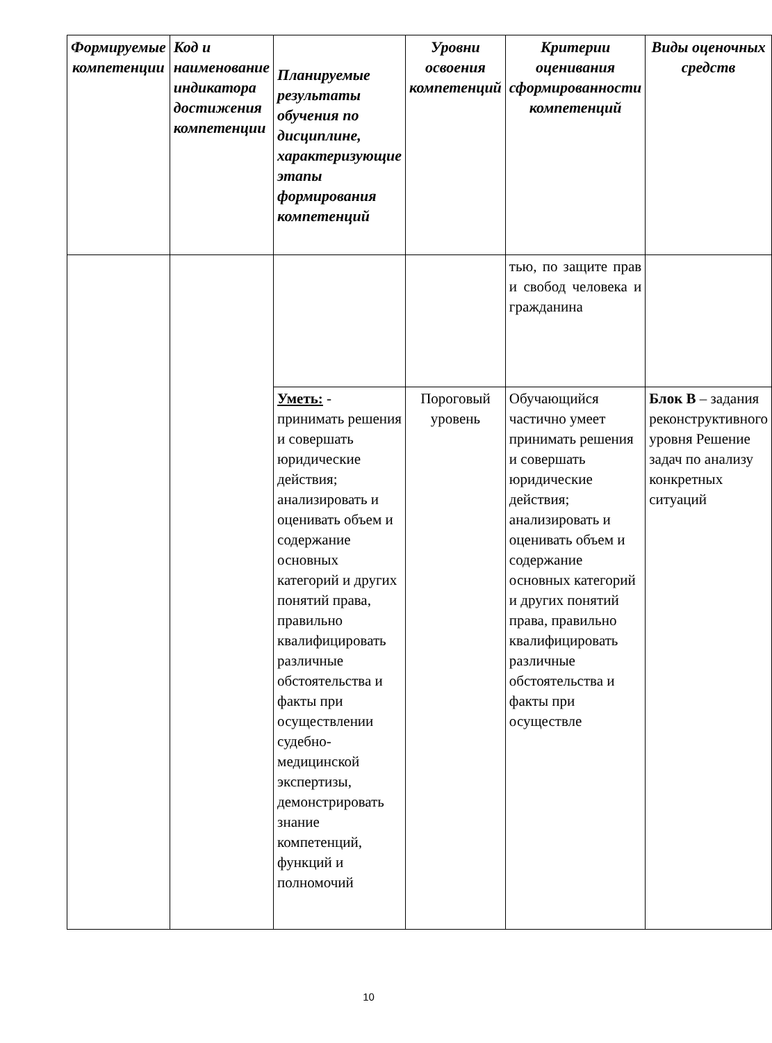| Формируемые компетенции | Код и наименование индикатора достижения компетенции | Планируемые результаты обучения по дисциплине, характеризующие этапы формирования компетенций | Уровни освоения компетенций | Критерии оценивания сформированности компетенций | Виды оценочных средств |
| --- | --- | --- | --- | --- | --- |
| | | | | тью, по защите прав и свобод человека и гражданина | |
| | | Уметь: - принимать решения и совершать юридические действия; анализировать и оценивать объем и содержание основных категорий и других понятий права, правильно квалифицировать различные обстоятельства и факты при осуществлении судебно-медицинской экспертизы, демонстрировать знание компетенций, функций и полномочий | Пороговый уровень | Обучающийся частично умеет принимать решения и совершать юридические действия; анализировать и оценивать объем и содержание основных категорий и других понятий права, правильно квалифицировать различные обстоятельства и факты при осуществле | Блок В – задания реконструктивного уровня Решение задач по анализу конкретных ситуаций |
10